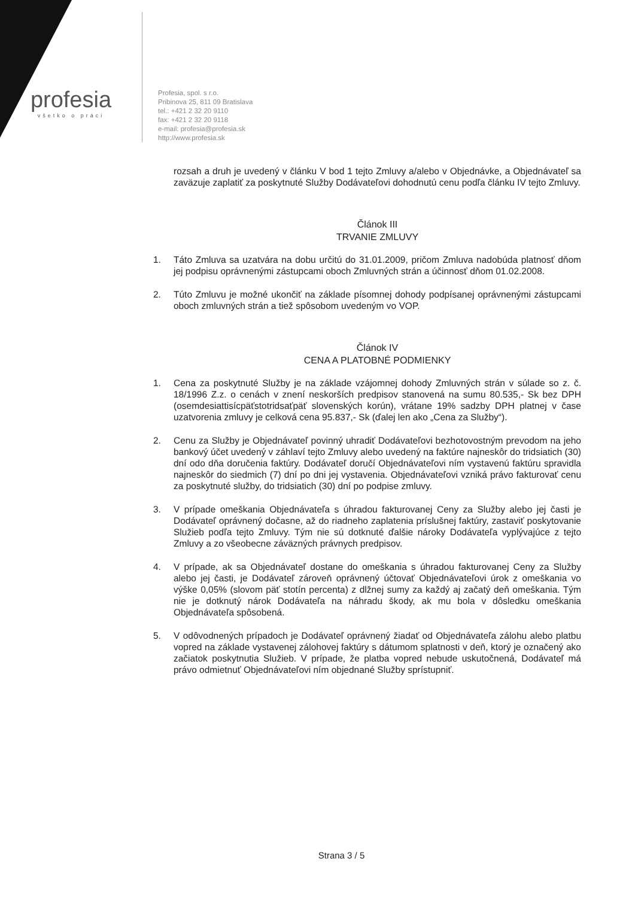profesia
všetko o práci
Profesia, spol. s r.o.
Pribinova 25, 811 09 Bratislava
tel.: +421 2 32 20 9110
fax: +421 2 32 20 9118
e-mail: profesia@profesia.sk
http://www.profesia.sk
rozsah a druh je uvedený v článku V bod 1 tejto Zmluvy a/alebo v Objednávke, a Objednávateľ sa zaväzuje zaplatiť za poskytnuté Služby Dodávateľovi dohodnutú cenu podľa článku IV tejto Zmluvy.
Článok III
TRVANIE ZMLUVY
1. Táto Zmluva sa uzatvára na dobu určitú do 31.01.2009, pričom Zmluva nadobúda platnosť dňom jej podpisu oprávnenými zástupcami oboch Zmluvných strán a účinnosť dňom 01.02.2008.
2. Túto Zmluvu je možné ukončiť na základe písomnej dohody podpísanej oprávnenými zástupcami oboch zmluvných strán a tiež spôsobom uvedeným vo VOP.
Článok IV
CENA A PLATOBNÉ PODMIENKY
1. Cena za poskytnuté Služby je na základe vzájomnej dohody Zmluvných strán v súlade so z. č. 18/1996 Z.z. o cenách v znení neskorších predpisov stanovená na sumu 80.535,- Sk bez DPH (osemdesiattisícpäťstotridsaťpäť slovenských korún), vrátane 19% sadzby DPH platnej v čase uzatvorenia zmluvy je celková cena 95.837,- Sk (ďalej len ako „Cena za Služby“).
2. Cenu za Služby je Objednávateľ povinný uhradiť Dodávateľovi bezhotovostným prevodom na jeho bankový účet uvedený v záhlaví tejto Zmluvy alebo uvedený na faktúre najneskôr do tridsiatich (30) dní odo dňa doručenia faktúry. Dodávateľ doručí Objednávateľovi ním vystavenú faktúru spravidla najneskôr do siedmich (7) dní po dni jej vystavenia. Objednávateľovi vzniká právo fakturovať cenu za poskytnuté služby, do tridsiatich (30) dní po podpise zmluvy.
3. V prípade omeškania Objednávateľa s úhradou fakturovanej Ceny za Služby alebo jej časti je Dodávateľ oprávnený dočasne, až do riadneho zaplatenia príslušnej faktúry, zastaviť poskytovanie Služieb podľa tejto Zmluvy. Tým nie sú dotknuté ďalšie nároky Dodávateľa vyplývajúce z tejto Zmluvy a zo všeobecne záväzných právnych predpisov.
4. V prípade, ak sa Objednávateľ dostane do omeškania s úhradou fakturovanej Ceny za Služby alebo jej časti, je Dodávateľ zároveň oprávnený účtovať Objednávateľovi úrok z omeškania vo výške 0,05% (slovom päť stotín percenta) z dlžnej sumy za každý aj začatý deň omeškania. Tým nie je dotknutý nárok Dodávateľa na náhradu škody, ak mu bola v dôsledku omeškania Objednávateľa spôsobená.
5. V odôvodnených prípadoch je Dodávateľ oprávnený žiadať od Objednávateľa zálohu alebo platbu vopred na základe vystavenej zálohovej faktúry s dátumom splatnosti v deň, ktorý je označený ako začiatok poskytnutia Služieb. V prípade, že platba vopred nebude uskutočnená, Dodávateľ má právo odmietnuť Objednávateľovi ním objednané Služby sprístupniť.
Strana 3 / 5